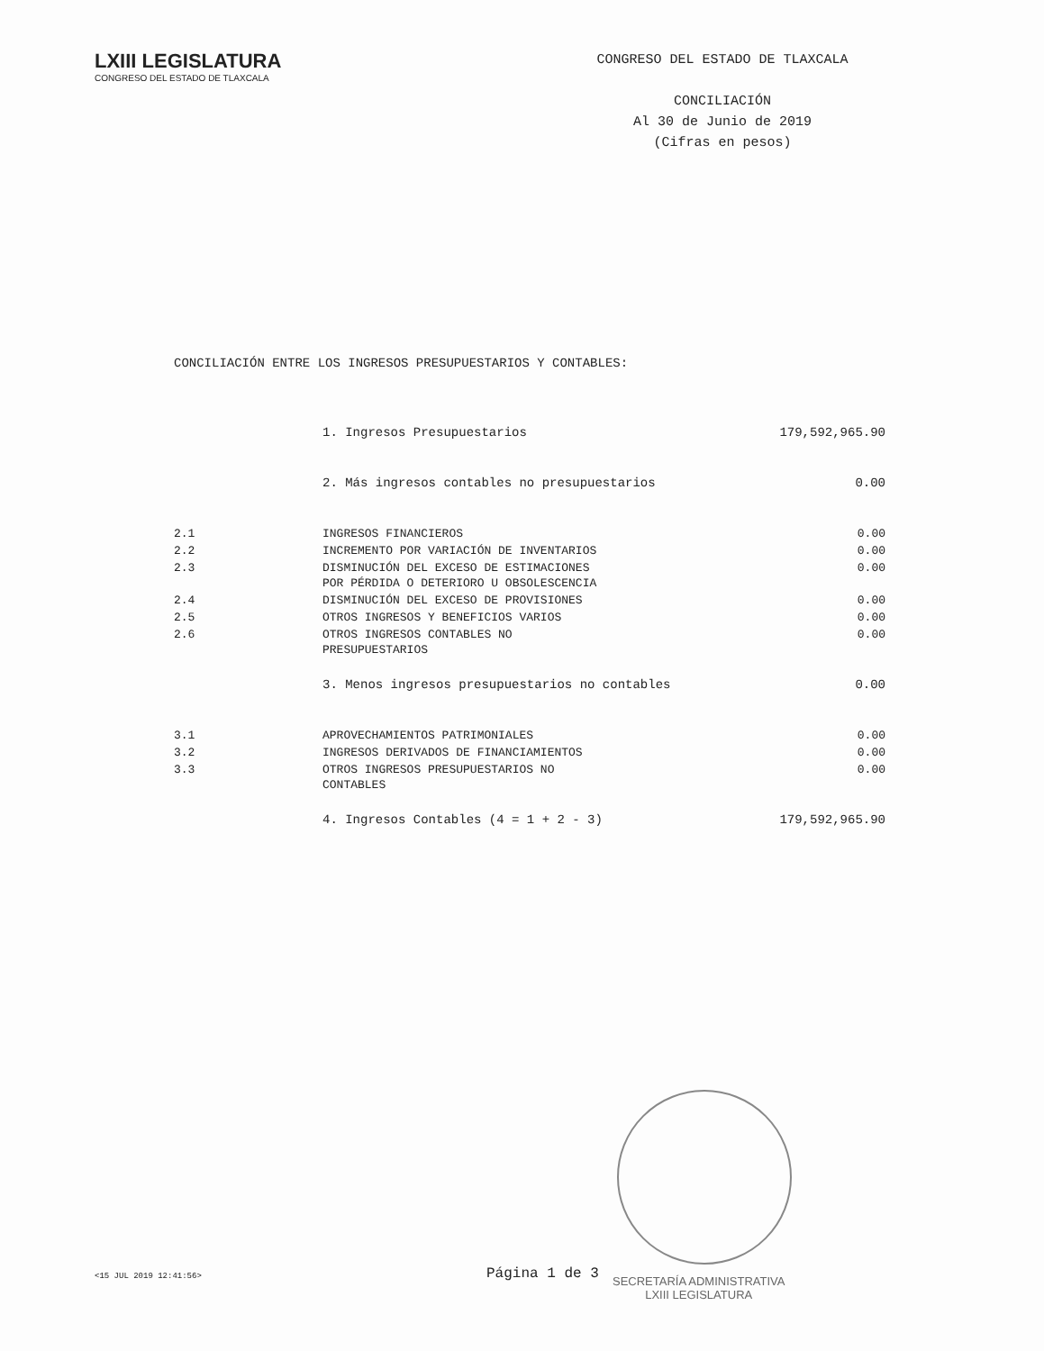LXIII LEGISLATURA
CONGRESO DEL ESTADO DE TLAXCALA
CONGRESO DEL ESTADO DE TLAXCALA
CONCILIACIÓN
Al 30 de Junio de 2019
(Cifras en pesos)
CONCILIACIÓN ENTRE LOS INGRESOS PRESUPUESTARIOS Y CONTABLES:
| | 1. Ingresos Presupuestarios | 179,592,965.90 |
| | 2. Más ingresos contables no presupuestarios | 0.00 |
| 2.1 | INGRESOS FINANCIEROS | 0.00 |
| 2.2 | INCREMENTO POR VARIACIÓN DE INVENTARIOS | 0.00 |
| 2.3 | DISMINUCIÓN DEL EXCESO DE ESTIMACIONES POR PÉRDIDA O DETERIORO U OBSOLESCENCIA | 0.00 |
| 2.4 | DISMINUCIÓN DEL EXCESO DE PROVISIONES | 0.00 |
| 2.5 | OTROS INGRESOS Y BENEFICIOS VARIOS | 0.00 |
| 2.6 | OTROS INGRESOS CONTABLES NO PRESUPUESTARIOS | 0.00 |
| | 3. Menos ingresos presupuestarios no contables | 0.00 |
| 3.1 | APROVECHAMIENTOS PATRIMONIALES | 0.00 |
| 3.2 | INGRESOS DERIVADOS DE FINANCIAMIENTOS | 0.00 |
| 3.3 | OTROS INGRESOS PRESUPUESTARIOS NO CONTABLES | 0.00 |
| | 4. Ingresos Contables (4 = 1 + 2 - 3) | 179,592,965.90 |
<15 JUL 2019 12:41:56> Página 1 de 3
SECRETARÍA ADMINISTRATIVA
LXIII LEGISLATURA